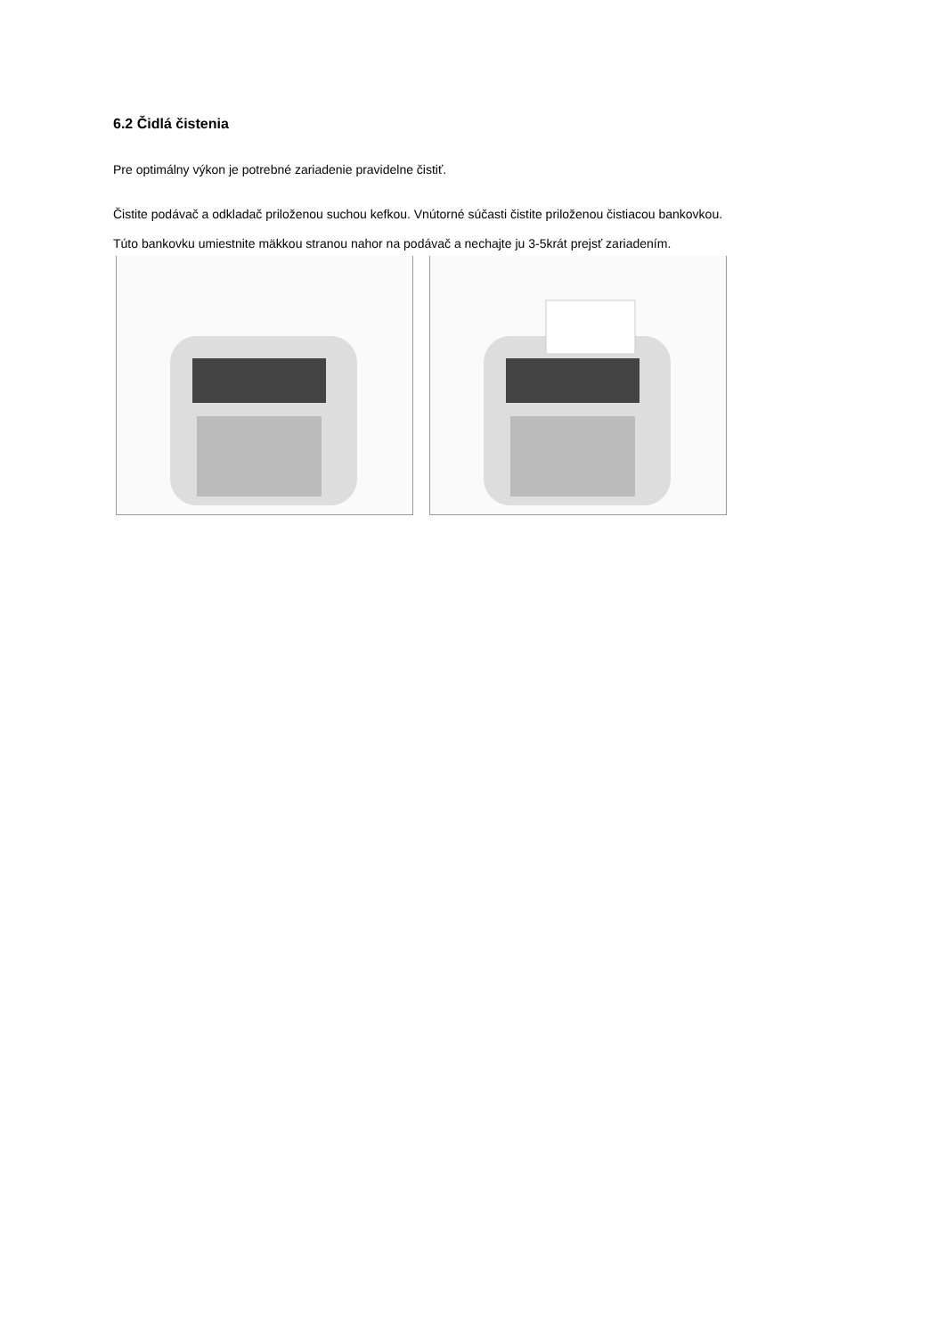6.2 Čidlá čistenia
Pre optimálny výkon je potrebné zariadenie pravidelne čistiť.
Čistite podávač a odkladač priloženou suchou kefkou. Vnútorné súčasti čistite priloženou čistiacou bankovkou.
Túto bankovku umiestnite mäkkou stranou nahor na podávač a nechajte ju 3-5krát prejsť zariadením.